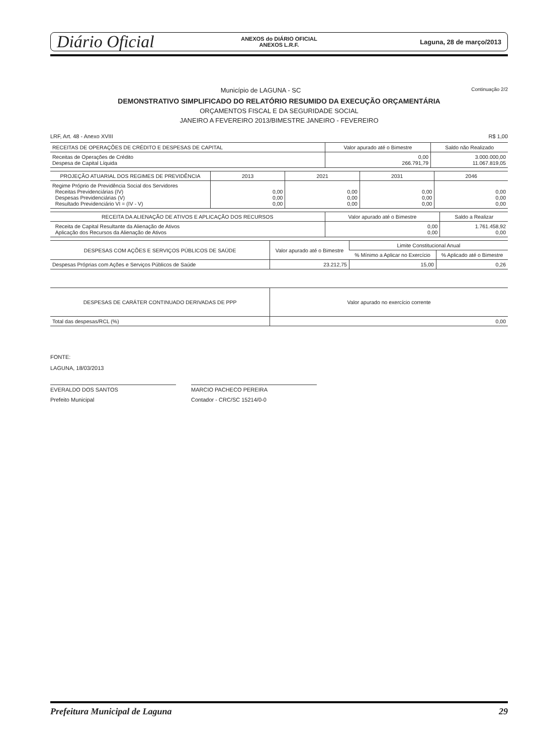Diário Oficial
ANEXOS do DIÁRIO OFICIAL
ANEXOS L.R.F.
Laguna, 28 de março/2013
Município de LAGUNA - SC Continuação 2/2
DEMONSTRATIVO SIMPLIFICADO DO RELATÓRIO RESUMIDO DA EXECUÇÃO ORÇAMENTÁRIA
ORÇAMENTOS FISCAL E DA SEGURIDADE SOCIAL
JANEIRO A FEVEREIRO 2013/BIMESTRE JANEIRO - FEVEREIRO
LRF, Art. 48 - Anexo XVIII R$ 1,00
| RECEITAS DE OPERAÇÕES DE CRÉDITO E DESPESAS DE CAPITAL | Valor apurado até o Bimestre | Saldo não Realizado |
| --- | --- | --- |
| Receitas de Operações de Crédito Despesa de Capital Líquida | 0,00 266.791,79 | 3.000.000,00 11.067.819,05 |
| PROJEÇÃO ATUARIAL DOS REGIMES DE PREVIDÊNCIA | 2013 | 2021 | 2031 | 2046 |
| --- | --- | --- | --- | --- |
| Regime Próprio de Previdência Social dos Servidores Receitas Previdenciárias (IV) Despesas Previdenciárias (V) Resultado Previdenciário VI = (IV - V) | 0,00 0,00 0,00 | 0,00 0,00 0,00 | 0,00 0,00 0,00 | 0,00 0,00 0,00 |
| RECEITA DA ALIENAÇÃO DE ATIVOS E APLICAÇÃO DOS RECURSOS | Valor apurado até o Bimestre | Saldo a Realizar |
| --- | --- | --- |
| Receita de Capital Resultante da Alienação de Ativos Aplicação dos Recursos da Alienação de Ativos | 0,00 0,00 | 1.761.458,92 0,00 |
| DESPESAS COM AÇÕES E SERVIÇOS PÚBLICOS DE SAÚDE | Valor apurado até o Bimestre | Limite Constitucional Anual | |
| --- | --- | --- | --- |
| | | % Mínimo a Aplicar no Exercício | % Aplicado até o Bimestre |
| Despesas Próprias com Ações e Serviços Públicos de Saúde | 23.212,75 | 15,00 | 0,26 |
| DESPESAS DE CARÁTER CONTINUADO DERIVADAS DE PPP | Valor apurado no exercício corrente |
| --- | --- |
| Total das despesas/RCL (%) | 0,00 |
FONTE:
LAGUNA, 18/03/2013
EVERALDO DOS SANTOS
Prefeito Municipal
MARCIO PACHECO PEREIRA
Contador - CRC/SC 15214/0-0
Prefeitura Municipal de Laguna 29